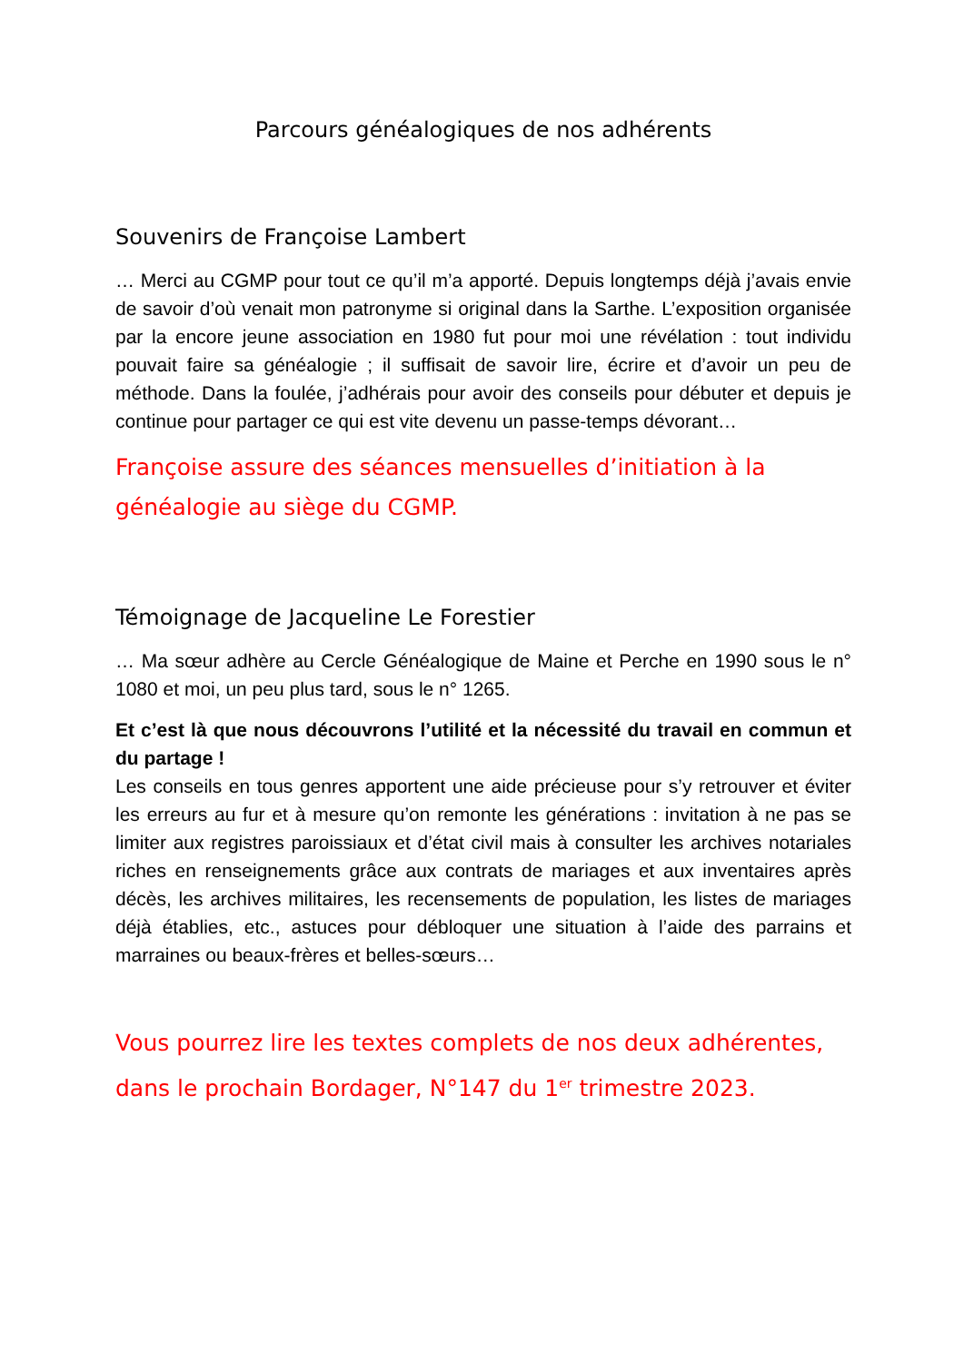Parcours généalogiques de nos adhérents
Souvenirs de Françoise Lambert
… Merci au CGMP pour tout ce qu’il m’a apporté. Depuis longtemps déjà j’avais envie de savoir d’où venait mon patronyme si original dans la Sarthe. L’exposition organisée par la encore jeune association en 1980 fut pour moi une révélation : tout individu pouvait faire sa généalogie ; il suffisait de savoir lire, écrire et d’avoir un peu de méthode. Dans la foulée, j’adhérais pour avoir des conseils pour débuter et depuis je continue pour partager ce qui est vite devenu un passe-temps dévorant…
Françoise assure des séances mensuelles d’initiation à la généalogie au siège du CGMP.
Témoignage de Jacqueline Le Forestier
… Ma sœur adhère au Cercle Généalogique de Maine et Perche en 1990 sous le n° 1080 et moi, un peu plus tard, sous le n° 1265.
Et c’est là que nous découvrons l’utilité et la nécessité du travail en commun et du partage !
Les conseils en tous genres apportent une aide précieuse pour s’y retrouver et éviter les erreurs au fur et à mesure qu’on remonte les générations : invitation à ne pas se limiter aux registres paroissiaux et d’état civil mais à consulter les archives notariales riches en renseignements grâce aux contrats de mariages et aux inventaires après décès, les archives militaires, les recensements de population, les listes de mariages déjà établies, etc., astuces pour débloquer une situation à l’aide des parrains et marraines ou beaux-frères et belles-sœurs…
Vous pourrez lire les textes complets de nos deux adhérentes, dans le prochain Bordager, N°147 du 1<sup>er</sup> trimestre 2023.